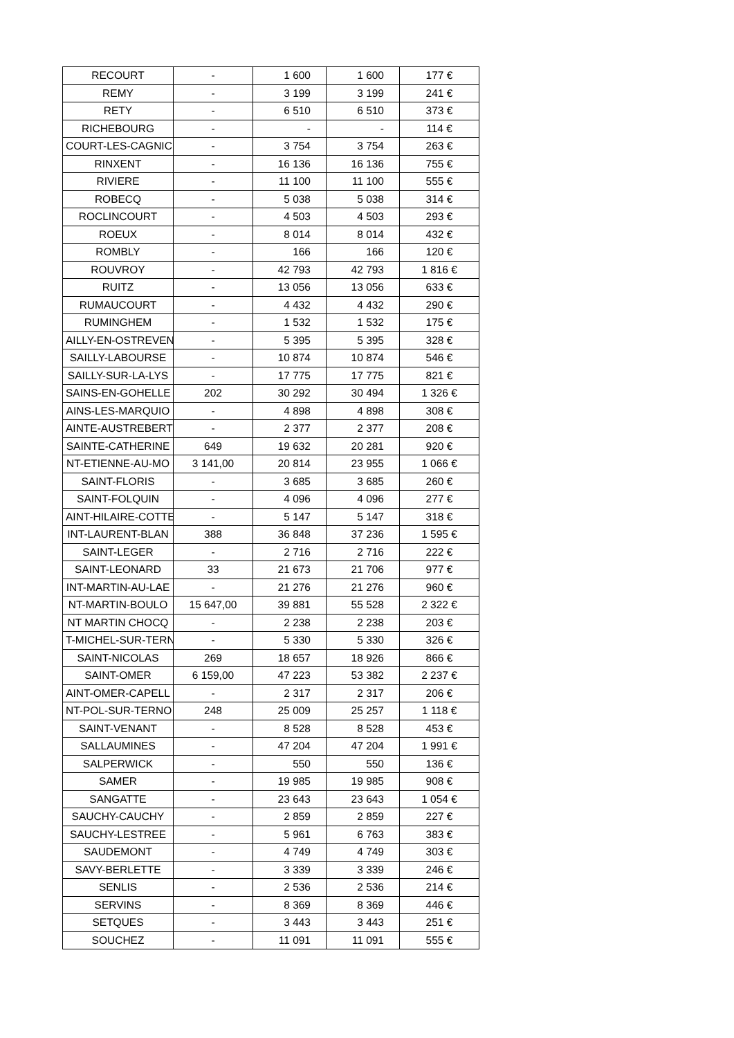| RECOURT | - | 1 600 | 1 600 | 177 € |
| REMY | - | 3 199 | 3 199 | 241 € |
| RETY | - | 6 510 | 6 510 | 373 € |
| RICHEBOURG | - | - | - | 114 € |
| COURT-LES-CAGNIC | - | 3 754 | 3 754 | 263 € |
| RINXENT | - | 16 136 | 16 136 | 755 € |
| RIVIERE | - | 11 100 | 11 100 | 555 € |
| ROBECQ | - | 5 038 | 5 038 | 314 € |
| ROCLINCOURT | - | 4 503 | 4 503 | 293 € |
| ROEUX | - | 8 014 | 8 014 | 432 € |
| ROMBLY | - | 166 | 166 | 120 € |
| ROUVROY | - | 42 793 | 42 793 | 1 816 € |
| RUITZ | - | 13 056 | 13 056 | 633 € |
| RUMAUCOURT | - | 4 432 | 4 432 | 290 € |
| RUMINGHEM | - | 1 532 | 1 532 | 175 € |
| AILLY-EN-OSTREVEN | - | 5 395 | 5 395 | 328 € |
| SAILLY-LABOURSE | - | 10 874 | 10 874 | 546 € |
| SAILLY-SUR-LA-LYS | - | 17 775 | 17 775 | 821 € |
| SAINS-EN-GOHELLE | 202 | 30 292 | 30 494 | 1 326 € |
| AINS-LES-MARQUIO | - | 4 898 | 4 898 | 308 € |
| AINTE-AUSTREBERTH | - | 2 377 | 2 377 | 208 € |
| SAINTE-CATHERINE | 649 | 19 632 | 20 281 | 920 € |
| NT-ETIENNE-AU-MO | 3 141,00 | 20 814 | 23 955 | 1 066 € |
| SAINT-FLORIS | - | 3 685 | 3 685 | 260 € |
| SAINT-FOLQUIN | - | 4 096 | 4 096 | 277 € |
| AINT-HILAIRE-COTTE | - | 5 147 | 5 147 | 318 € |
| INT-LAURENT-BLAN | 388 | 36 848 | 37 236 | 1 595 € |
| SAINT-LEGER | - | 2 716 | 2 716 | 222 € |
| SAINT-LEONARD | 33 | 21 673 | 21 706 | 977 € |
| INT-MARTIN-AU-LAE | - | 21 276 | 21 276 | 960 € |
| NT-MARTIN-BOULO | 15 647,00 | 39 881 | 55 528 | 2 322 € |
| NT MARTIN CHOCQ | - | 2 238 | 2 238 | 203 € |
| T-MICHEL-SUR-TERN | - | 5 330 | 5 330 | 326 € |
| SAINT-NICOLAS | 269 | 18 657 | 18 926 | 866 € |
| SAINT-OMER | 6 159,00 | 47 223 | 53 382 | 2 237 € |
| AINT-OMER-CAPELL | - | 2 317 | 2 317 | 206 € |
| NT-POL-SUR-TERNO | 248 | 25 009 | 25 257 | 1 118 € |
| SAINT-VENANT | - | 8 528 | 8 528 | 453 € |
| SALLAUMINES | - | 47 204 | 47 204 | 1 991 € |
| SALPERWICK | - | 550 | 550 | 136 € |
| SAMER | - | 19 985 | 19 985 | 908 € |
| SANGATTE | - | 23 643 | 23 643 | 1 054 € |
| SAUCHY-CAUCHY | - | 2 859 | 2 859 | 227 € |
| SAUCHY-LESTREE | - | 5 961 | 6 763 | 383 € |
| SAUDEMONT | - | 4 749 | 4 749 | 303 € |
| SAVY-BERLETTE | - | 3 339 | 3 339 | 246 € |
| SENLIS | - | 2 536 | 2 536 | 214 € |
| SERVINS | - | 8 369 | 8 369 | 446 € |
| SETQUES | - | 3 443 | 3 443 | 251 € |
| SOUCHEZ | - | 11 091 | 11 091 | 555 € |